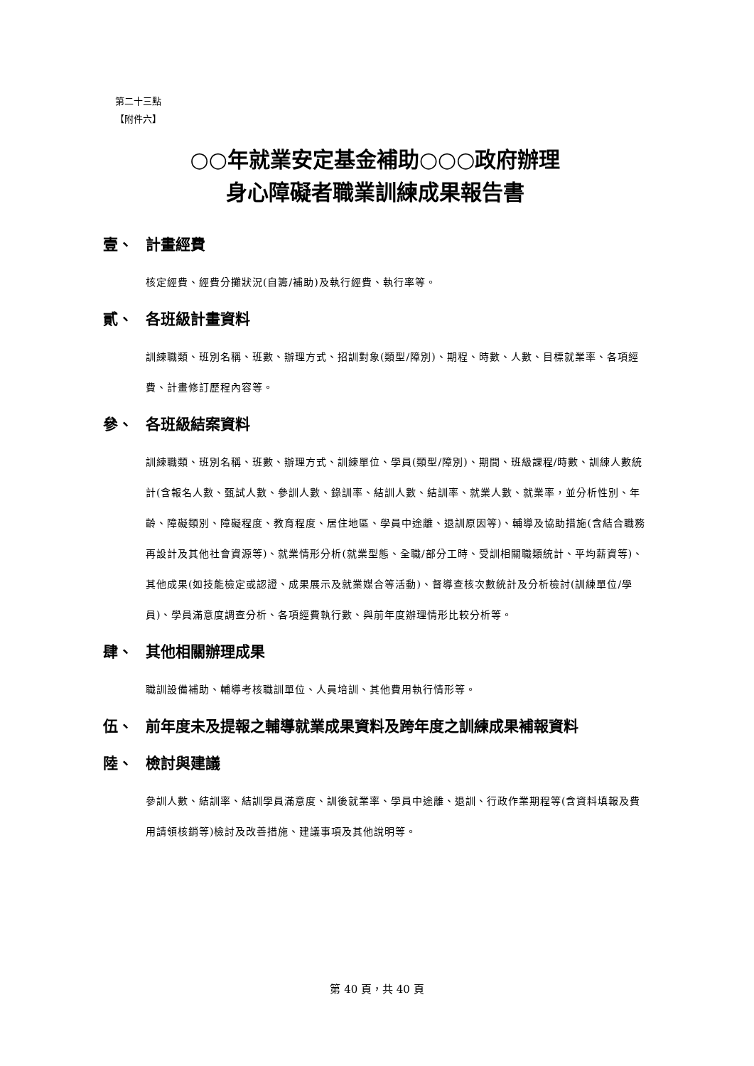第二十三點
【附件六】
○○年就業安定基金補助○○○政府辦理
身心障礙者職業訓練成果報告書
壹、 計畫經費
核定經費、經費分攤狀況(自籌/補助)及執行經費、執行率等。
貳、 各班級計畫資料
訓練職類、班別名稱、班數、辦理方式、招訓對象(類型/障別)、期程、時數、人數、目標就業率、各項經費、計畫修訂歷程內容等。
參、 各班級結案資料
訓練職類、班別名稱、班數、辦理方式、訓練單位、學員(類型/障別)、期間、班級課程/時數、訓練人數統計(含報名人數、甄試人數、參訓人數、錄訓率、結訓人數、結訓率、就業人數、就業率，並分析性別、年齡、障礙類別、障礙程度、教育程度、居住地區、學員中途離、退訓原因等)、輔導及協助措施(含結合職務再設計及其他社會資源等)、就業情形分析(就業型態、全職/部分工時、受訓相關職類統計、平均薪資等)、其他成果(如技能檢定或認證、成果展示及就業媒合等活動)、督導查核次數統計及分析檢討(訓練單位/學員)、學員滿意度調查分析、各項經費執行數、與前年度辦理情形比較分析等。
肆、 其他相關辦理成果
職訓設備補助、輔導考核職訓單位、人員培訓、其他費用執行情形等。
伍、 前年度未及提報之輔導就業成果資料及跨年度之訓練成果補報資料
陸、 檢討與建議
參訓人數、結訓率、結訓學員滿意度、訓後就業率、學員中途離、退訓、行政作業期程等(含資料填報及費用請領核銷等)檢討及改善措施、建議事項及其他說明等。
第 40 頁，共 40 頁